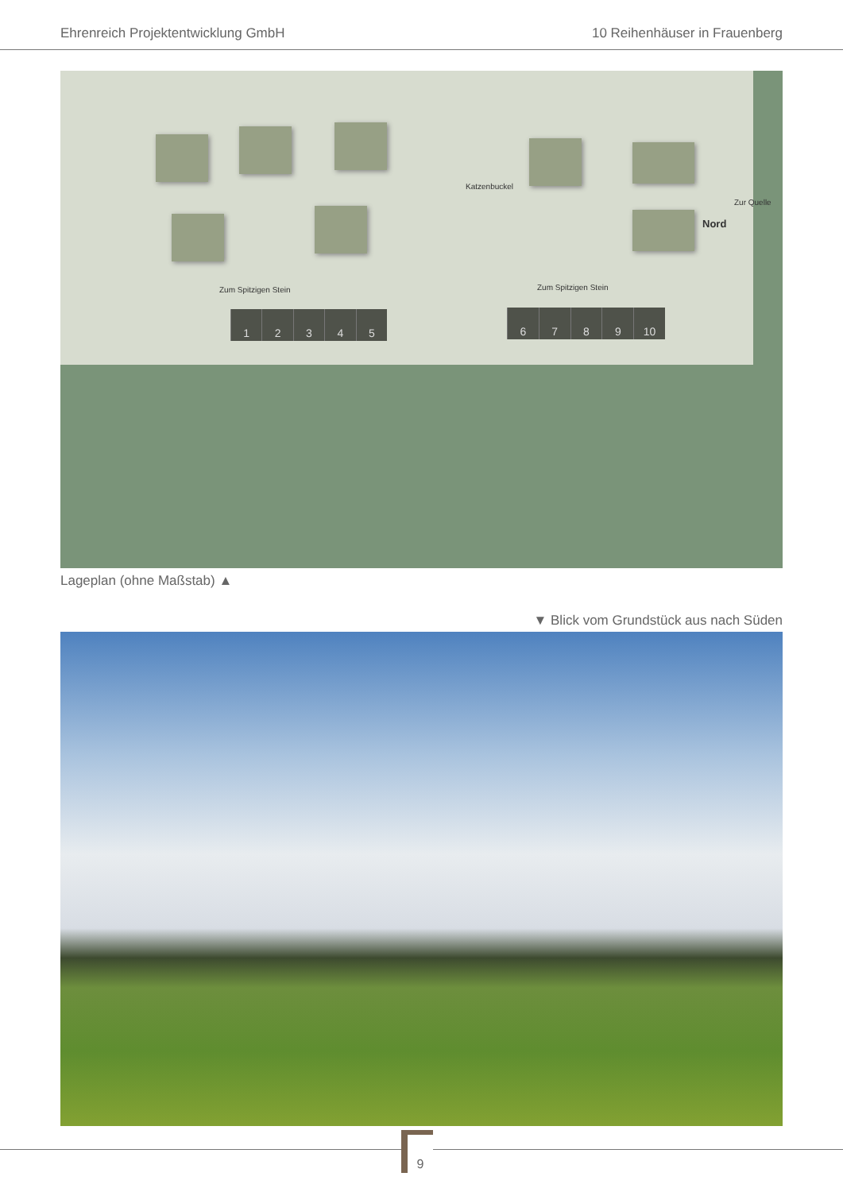Ehrenreich Projektentwicklung GmbH 10 Reihenhäuser in Frauenberg
Zum Spitzigen Stein Zum Spitzigen Stein
Katzenbuckel
Zur Quelle
Nord
12345 6789 10
Lageplan (ohne Maßstab) ▲
▼ Blick vom Grundstück aus nach Süden
9